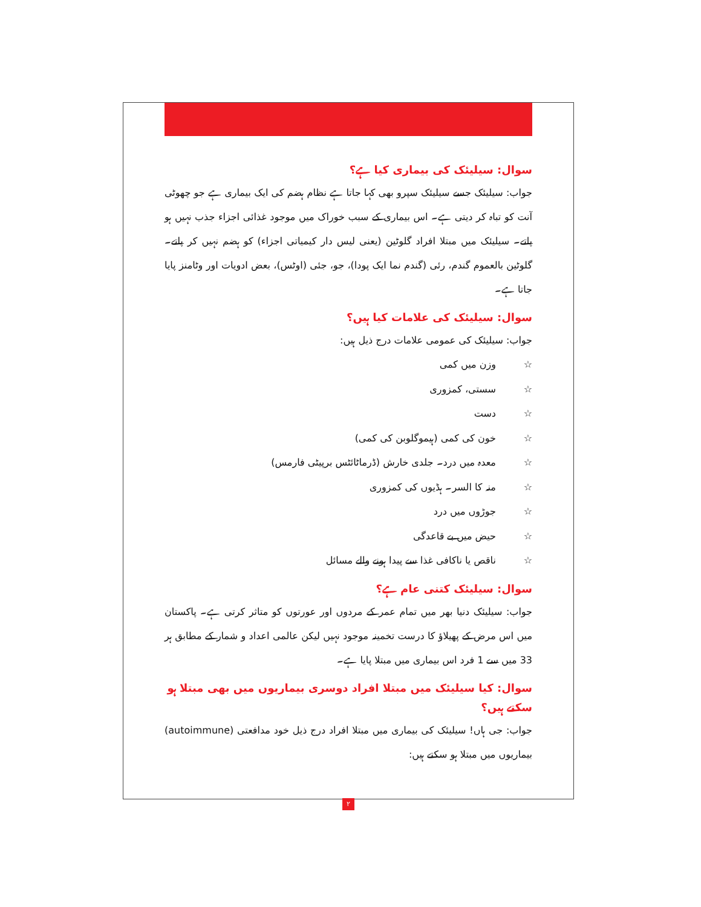سوال: سیلیئک کی بیماری کیا ہے؟
جواب: سیلیئک جسے سیلیئک سپرو بھی کہا جاتا ہے نظام ہضم کی ایک بیماری ہے جو چھوٹی آنت کو تباہ کر دیتی ہے۔ اس بیماری کے سبب خوراک میں موجود غذائی اجزاء جذب نہیں ہو پاتے۔ سیلیئک میں مبتلا افراد گلوٹین (یعنی لیس دار کیمیاتی اجزاء) کو ہضم نہیں کر پاتے۔ گلوٹین بالعموم گندم، رئی (گندم نما ایک پودا)، جو، جئی (اوٹس)، بعض ادویات اور وٹامنز پایا جاتا ہے۔
سوال: سیلیئک کی علامات کیا ہیں؟
جواب: سیلیئک کی عمومی علامات درج ذیل ہیں:
☆ وزن میں کمی
☆ سستی، کمزوری
☆ دست
☆ خون کی کمی (ہیموگلوبن کی کمی)
☆ معدہ میں درد۔ جلدی خارش (ڈرماٹائٹس برپیٹی فارمس)
☆ منہ کا السر۔ ہڈیوں کی کمزوری
☆ جوڑوں میں درد
☆ حیض میں بے قاعدگی
☆ ناقص یا ناکافی غذا سے پیدا ہونے والے مسائل
سوال: سیلیئک کتنی عام ہے؟
جواب: سیلیئک دنیا بھر میں تمام عمر کے مردوں اور عورتوں کو متاثر کرتی ہے۔ پاکستان میں اس مرض کے پھیلاؤ کا درست تخمینہ موجود نہیں لیکن عالمی اعداد و شمار کے مطابق ہر 33 میں سے 1 فرد اس بیماری میں مبتلا پایا ہے۔
سوال: کیا سیلیئک میں مبتلا افراد دوسری بیماریوں میں بھی مبتلا ہو سکتے ہیں؟
جواب: جی ہاں! سیلیئک کی بیماری میں مبتلا افراد درج ذیل خود مدافعتی (autoimmune) بیماریوں میں مبتلا ہو سکتے ہیں:
۲